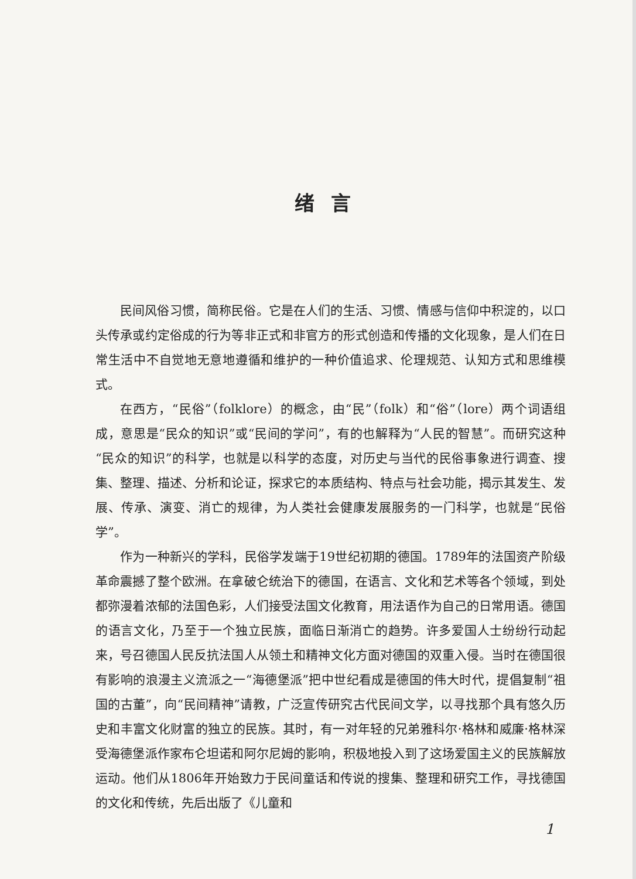绪言
民间风俗习惯，简称民俗。它是在人们的生活、习惯、情感与信仰中积淀的，以口头传承或约定俗成的行为等非正式和非官方的形式创造和传播的文化现象，是人们在日常生活中不自觉地无意地遵循和维护的一种价值追求、伦理规范、认知方式和思维模式。
在西方，“民俗”（folklore）的概念，由“民”（folk）和“俗”（lore）两个词语组成，意思是“民众的知识”或“民间的学问”，有的也解释为“人民的智慧”。而研究这种“民众的知识”的科学，也就是以科学的态度，对历史与当代的民俗事象进行调查、搜集、整理、描述、分析和论证，探求它的本质结构、特点与社会功能，揭示其发生、发展、传承、演变、消亡的规律，为人类社会健康发展服务的一门科学，也就是“民俗学”。
作为一种新兴的学科，民俗学发端于19世纪初期的德国。1789年的法国资产阶级革命震撼了整个欧洲。在拿破仑统治下的德国，在语言、文化和艺术等各个领域，到处都弥漫着浓郁的法国色彩，人们接受法国文化教育，用法语作为自己的日常用语。德国的语言文化，乃至于一个独立民族，面临日渐消亡的趋势。许多爱国人士纷纷行动起来，号召德国人民反抗法国人从领土和精神文化方面对德国的双重入侵。当时在德国很有影响的浪漫主义流派之一“海德堡派”把中世纪看成是德国的伟大时代，提倡复制“祖国的古董”，向“民间精神”请教，广泛宣传研究古代民间文学，以寻找那个具有悠久历史和丰富文化财富的独立的民族。其时，有一对年轻的兄弟雅科尔·格林和威廉·格林深受海德堡派作家布仑坦诺和阿尔尼姆的影响，积极地投入到了这场爱国主义的民族解放运动。他们从1806年开始致力于民间童话和传说的搜集、整理和研究工作，寻找德国的文化和传统，先后出版了《儿童和
1